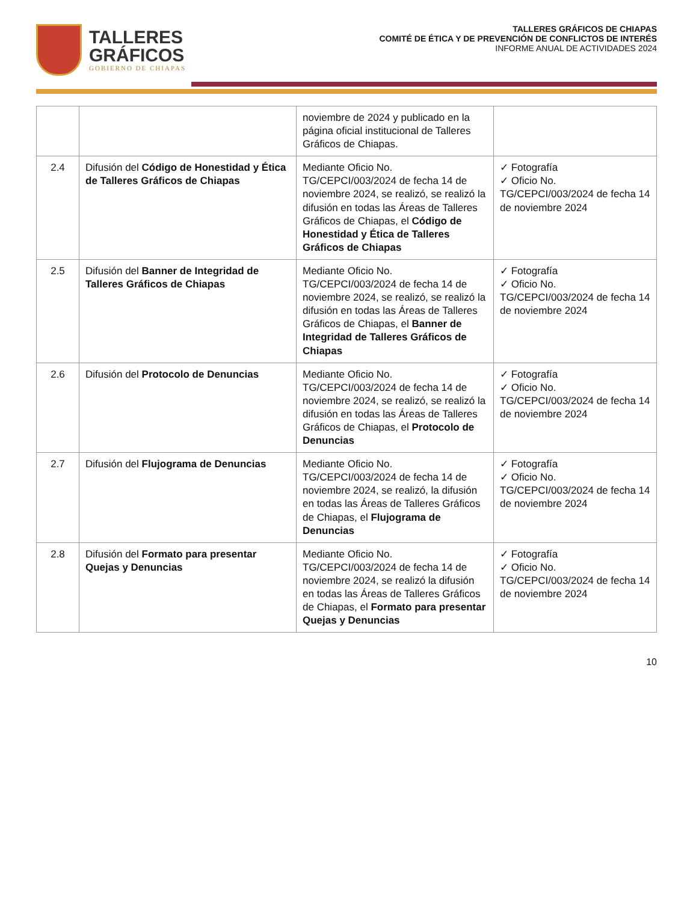TALLERES
GRÁFICOS
GOBIERNO DE CHIAPAS
TALLERES GRÁFICOS DE CHIAPAS
COMITÉ DE ÉTICA Y DE PREVENCIÓN DE CONFLICTOS DE INTERÉS
INFORME ANUAL DE ACTIVIDADES 2024
| | | noviembre de 2024 y publicado en la página oficial institucional de Talleres Gráficos de Chiapas. | |
| 2.4 | Difusión del Código de Honestidad y Ética de Talleres Gráficos de Chiapas | Mediante Oficio No. TG/CEPCI/003/2024 de fecha 14 de noviembre 2024, se realizó, se realizó la difusión en todas las Áreas de Talleres Gráficos de Chiapas, el Código de Honestidad y Ética de Talleres Gráficos de Chiapas | ✓ Fotografía ✓ Oficio No. TG/CEPCI/003/2024 de fecha 14 de noviembre 2024 |
| 2.5 | Difusión del Banner de Integridad de Talleres Gráficos de Chiapas | Mediante Oficio No. TG/CEPCI/003/2024 de fecha 14 de noviembre 2024, se realizó, se realizó la difusión en todas las Áreas de Talleres Gráficos de Chiapas, el Banner de Integridad de Talleres Gráficos de Chiapas | ✓ Fotografía ✓ Oficio No. TG/CEPCI/003/2024 de fecha 14 de noviembre 2024 |
| 2.6 | Difusión del Protocolo de Denuncias | Mediante Oficio No. TG/CEPCI/003/2024 de fecha 14 de noviembre 2024, se realizó, se realizó la difusión en todas las Áreas de Talleres Gráficos de Chiapas, el Protocolo de Denuncias | ✓ Fotografía ✓ Oficio No. TG/CEPCI/003/2024 de fecha 14 de noviembre 2024 |
| 2.7 | Difusión del Flujograma de Denuncias | Mediante Oficio No. TG/CEPCI/003/2024 de fecha 14 de noviembre 2024, se realizó, la difusión en todas las Áreas de Talleres Gráficos de Chiapas, el Flujograma de Denuncias | ✓ Fotografía ✓ Oficio No. TG/CEPCI/003/2024 de fecha 14 de noviembre 2024 |
| 2.8 | Difusión del Formato para presentar Quejas y Denuncias | Mediante Oficio No. TG/CEPCI/003/2024 de fecha 14 de noviembre 2024, se realizó la difusión en todas las Áreas de Talleres Gráficos de Chiapas, el Formato para presentar Quejas y Denuncias | ✓ Fotografía ✓ Oficio No. TG/CEPCI/003/2024 de fecha 14 de noviembre 2024 |
10